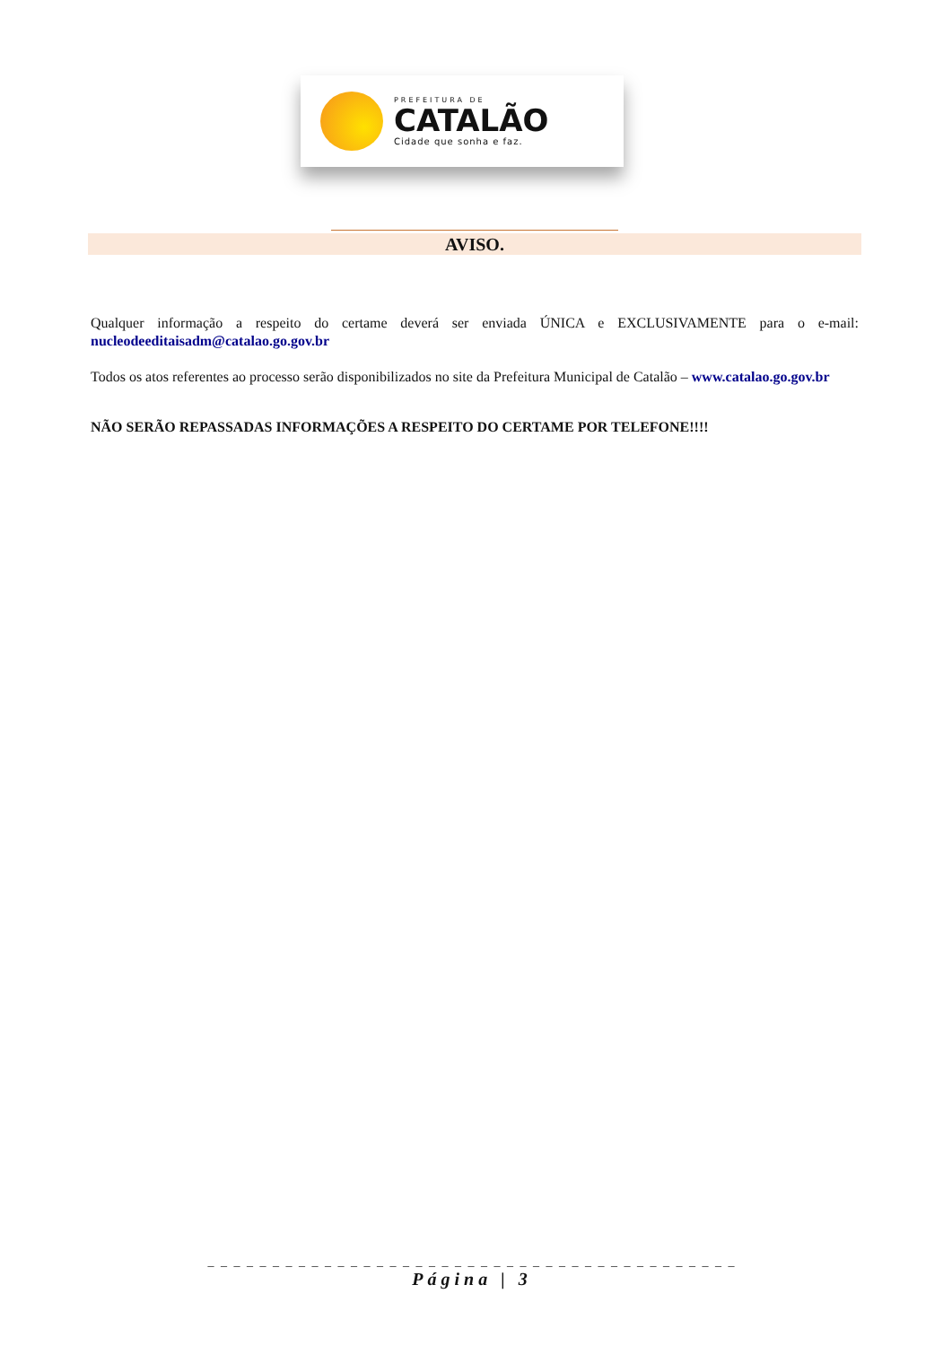PREFEITURA DE
CATALÃO
Cidade que sonha e faz.
AVISO.
Qualquer informação a respeito do certame deverá ser enviada ÚNICA e EXCLUSIVAMENTE para o e-mail: nucleodeeditaisadm@catalao.go.gov.br
Todos os atos referentes ao processo serão disponibilizados no site da Prefeitura Municipal de Catalão – www.catalao.go.gov.br
NÃO SERÃO REPASSADAS INFORMAÇÕES A RESPEITO DO CERTAME POR TELEFONE!!!!
_ _ _ _ _ _ _ _ _ _ _ _ _ _ _ _ _ _ _ _ _ _ _ _ _ _ _ _ _ _ _ _ _ _ _ _ _ _ _ _ _
Página | 3